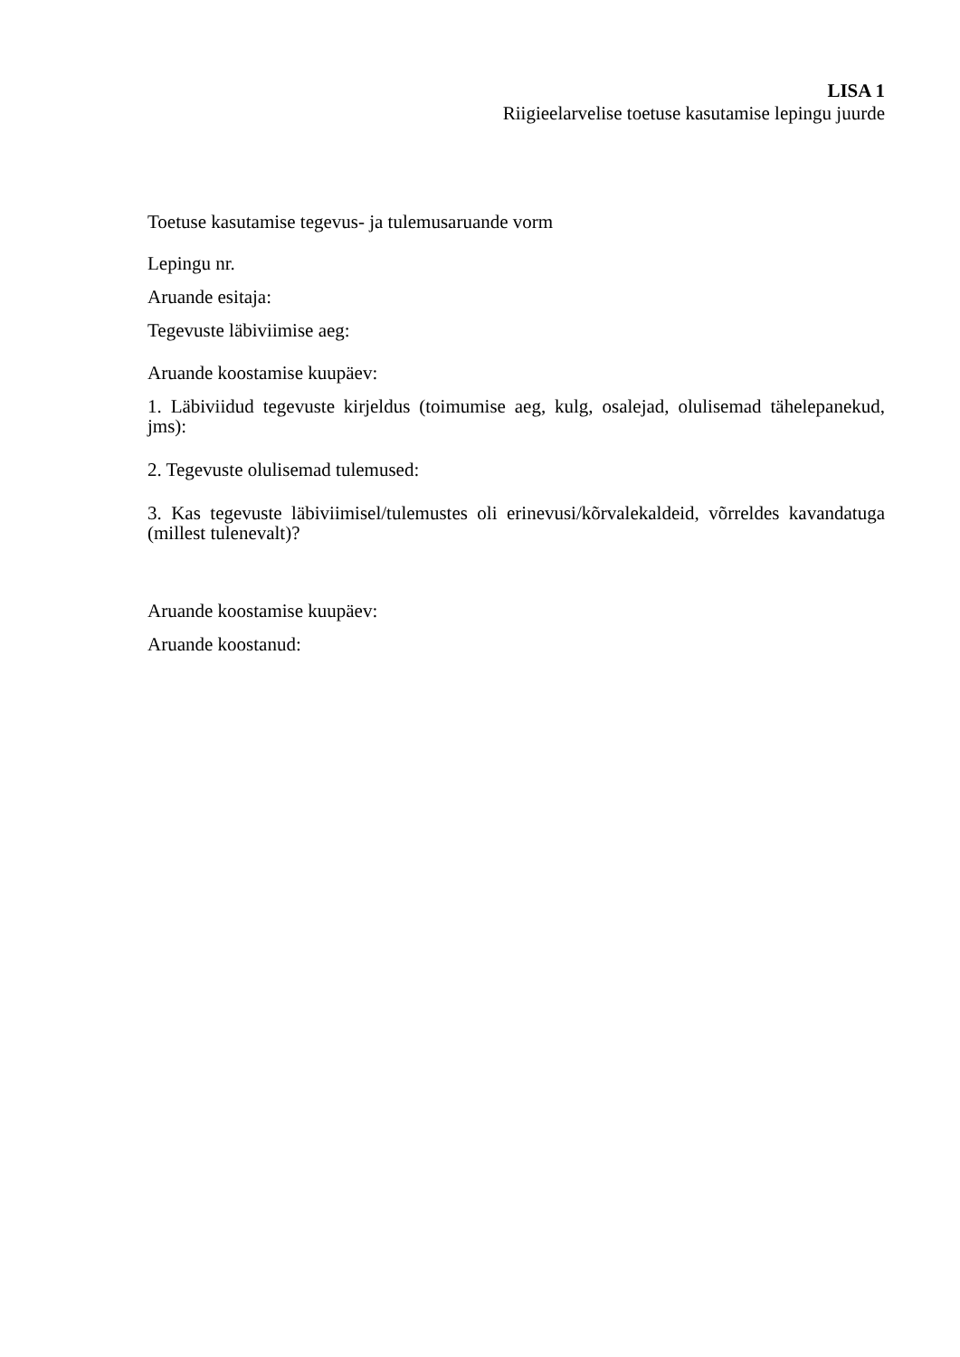LISA 1
Riigieelarvelise toetuse kasutamise lepingu juurde
Toetuse kasutamise tegevus- ja tulemusaruande vorm
Lepingu nr.
Aruande esitaja:
Tegevuste läbiviimise aeg:
Aruande koostamise kuupäev:
1. Läbiviidud tegevuste kirjeldus (toimumise aeg, kulg, osalejad, olulisemad tähelepanekud, jms):
2. Tegevuste olulisemad tulemused:
3. Kas tegevuste läbiviimisel/tulemustes oli erinevusi/kõrvalekaldeid, võrreldes kavandatuga (millest tulenevalt)?
Aruande koostamise kuupäev:
Aruande koostanud: